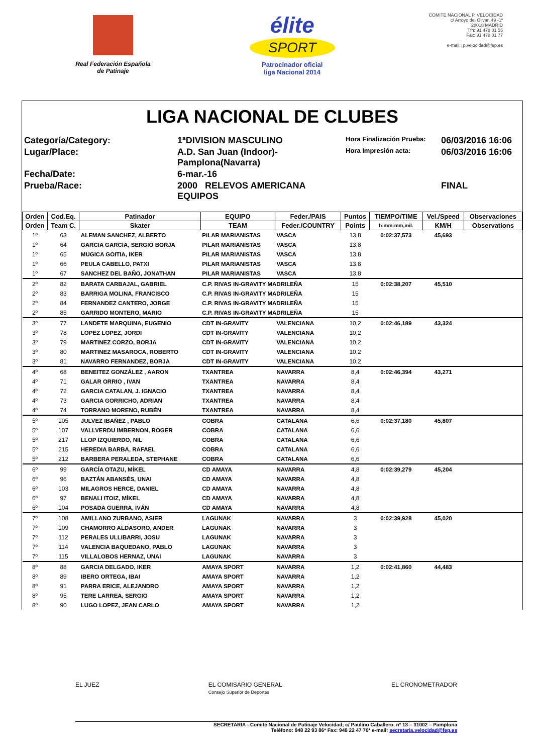Real Federación Española
de Patinaje
élite
SPORT
Patrocinador oficial
liga Nacional 2014
COMITE NACIONAL P. VELOCIDAD
c/ Arroyo del Olivar, 49 -1º
28018 MADRID
Tfn: 91 478 01 55
Fax: 91 478 01 77
e-mail:: p.velocidad@fep.es
LIGA NACIONAL DE CLUBES
Categoría/Category:
1ªDIVISION MASCULINO
Hora Finalización Prueba:
06/03/2016 16:06
Lugar/Place:
A.D. San Juan (Indoor)-Pamplona(Navarra)
Hora Impresión acta:
06/03/2016 16:06
Fecha/Date:
6-mar.-16
Prueba/Race:
2000 RELEVOS AMERICANA EQUIPOS
FINAL
| Orden | Cod.Eq. | Patinador | EQUIPO | Feder./PAIS | Puntos | TIEMPO/TIME | Vel./Speed | Observaciones |
| --- | --- | --- | --- | --- | --- | --- | --- | --- |
| Orden | Team C. | Skater | TEAM | Feder./COUNTRY | Points | h:mm:mm,mil. | KM/H | Observations |
| 1º | 63 | ALEMAN SANCHEZ, ALBERTO | PILAR MARIANISTAS | VASCA | 13,8 | 0:02:37,573 | 45,693 | |
| 1º | 64 | GARCIA GARCIA, SERGIO BORJA | PILAR MARIANISTAS | VASCA | 13,8 | | | |
| 1º | 65 | MUGICA GOITIA, IKER | PILAR MARIANISTAS | VASCA | 13,8 | | | |
| 1º | 66 | PEULA CABELLO, PATXI | PILAR MARIANISTAS | VASCA | 13,8 | | | |
| 1º | 67 | SANCHEZ DEL BAÑO, JONATHAN | PILAR MARIANISTAS | VASCA | 13,8 | | | |
| 2º | 82 | BARATA CARBAJAL, GABRIEL | C.P. RIVAS IN-GRAVITY MADRILEÑA | | 15 | 0:02:38,207 | 45,510 | |
| 2º | 83 | BARRIGA MOLINA, FRANCISCO | C.P. RIVAS IN-GRAVITY MADRILEÑA | | 15 | | | |
| 2º | 84 | FERNANDEZ CANTERO, JORGE | C.P. RIVAS IN-GRAVITY MADRILEÑA | | 15 | | | |
| 2º | 85 | GARRIDO MONTERO, MARIO | C.P. RIVAS IN-GRAVITY MADRILEÑA | | 15 | | | |
| 3º | 77 | LANDETE MARQUINA, EUGENIO | CDT IN-GRAVITY | VALENCIANA | 10,2 | 0:02:46,189 | 43,324 | |
| 3º | 78 | LOPEZ LOPEZ, JORDI | CDT IN-GRAVITY | VALENCIANA | 10,2 | | | |
| 3º | 79 | MARTINEZ CORZO, BORJA | CDT IN-GRAVITY | VALENCIANA | 10,2 | | | |
| 3º | 80 | MARTINEZ MASAROCA, ROBERTO | CDT IN-GRAVITY | VALENCIANA | 10,2 | | | |
| 3º | 81 | NAVARRO FERNANDEZ, BORJA | CDT IN-GRAVITY | VALENCIANA | 10,2 | | | |
| 4º | 68 | BENEITEZ GONZÁLEZ , AARON | TXANTREA | NAVARRA | 8,4 | 0:02:46,394 | 43,271 | |
| 4º | 71 | GALAR ORRIO , IVAN | TXANTREA | NAVARRA | 8,4 | | | |
| 4º | 72 | GARCIA CATALAN, J. IGNACIO | TXANTREA | NAVARRA | 8,4 | | | |
| 4º | 73 | GARCIA GORRICHO, ADRIAN | TXANTREA | NAVARRA | 8,4 | | | |
| 4º | 74 | TORRANO MORENO, RUBÉN | TXANTREA | NAVARRA | 8,4 | | | |
| 5º | 105 | JULVEZ IBAÑEZ , PABLO | COBRA | CATALANA | 6,6 | 0:02:37,180 | 45,807 | |
| 5º | 107 | VALLVERDU IMBERNON, ROGER | COBRA | CATALANA | 6,6 | | | |
| 5º | 217 | LLOP IZQUIERDO, NIL | COBRA | CATALANA | 6,6 | | | |
| 5º | 215 | HEREDIA BARBA, RAFAEL | COBRA | CATALANA | 6,6 | | | |
| 5º | 212 | BARBERA PERALEDA, STEPHANE | COBRA | CATALANA | 6,6 | | | |
| 6º | 99 | GARCÍA OTAZU, MÍKEL | CD AMAYA | NAVARRA | 4,8 | 0:02:39,279 | 45,204 | |
| 6º | 96 | BAZTÁN ABANSÉS, UNAI | CD AMAYA | NAVARRA | 4,8 | | | |
| 6º | 103 | MILAGROS HERCE, DANIEL | CD AMAYA | NAVARRA | 4,8 | | | |
| 6º | 97 | BENALI ITOIZ, MÍKEL | CD AMAYA | NAVARRA | 4,8 | | | |
| 6º | 104 | POSADA GUERRA, IVÁN | CD AMAYA | NAVARRA | 4,8 | | | |
| 7º | 108 | AMILLANO ZURBANO, ASIER | LAGUNAK | NAVARRA | 3 | 0:02:39,928 | 45,020 | |
| 7º | 109 | CHAMORRO ALDASORO, ANDER | LAGUNAK | NAVARRA | 3 | | | |
| 7º | 112 | PERALES ULLIBARRI, JOSU | LAGUNAK | NAVARRA | 3 | | | |
| 7º | 114 | VALENCIA BAQUEDANO, PABLO | LAGUNAK | NAVARRA | 3 | | | |
| 7º | 115 | VILLALOBOS HERNAZ, UNAI | LAGUNAK | NAVARRA | 3 | | | |
| 8º | 88 | GARCIA DELGADO, IKER | AMAYA SPORT | NAVARRA | 1,2 | 0:02:41,860 | 44,483 | |
| 8º | 89 | IBERO ORTEGA, IBAI | AMAYA SPORT | NAVARRA | 1,2 | | | |
| 8º | 91 | PARRA ERICE, ALEJANDRO | AMAYA SPORT | NAVARRA | 1,2 | | | |
| 8º | 95 | TERE LARREA, SERGIO | AMAYA SPORT | NAVARRA | 1,2 | | | |
| 8º | 90 | LUGO LOPEZ, JEAN CARLO | AMAYA SPORT | NAVARRA | 1,2 | | | |
EL JUEZ EL COMISARIO GENERAL
Consejo Superior de Deportes
EL CRONOMETRADOR
SECRETARIA - Comité Nacional de Patinaje Velocidad; c/ Paulino Caballero, nº 13 – 31002 – Pamplona
Teléfono: 948 22 93 86* Fax: 948 22 47 70* e-mail: secretaria.velocidad@fep.es